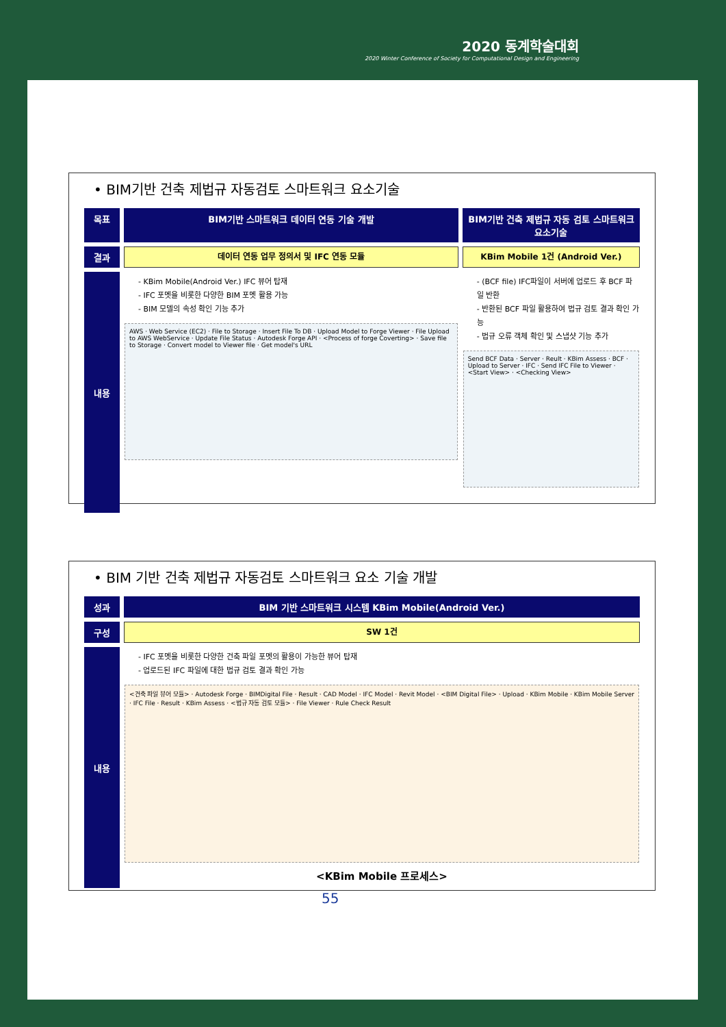2020 동계학술대회
2020 Winter Conference of Society for Computational Design and Engineering
• BIM기반 건축 제법규 자동검토 스마트워크 요소기술
| 목표 | BIM기반 스마트워크 데이터 연동 기술 개발 | BIM기반 건축 제법규 자동 검토 스마트워크 요소기술 |
| 결과 | 데이터 연동 업무 정의서 및 IFC 연동 모듈 | KBim Mobile 1건 (Android Ver.) |
| 내용 | - KBim Mobile(Android Ver.) IFC 뷰어 탑재 - IFC 포멧을 비롯한 다양한 BIM 포멧 활용 가능 - BIM 모델의 속성 확인 기능 추가 AWS · Web Service (EC2) · File to Storage · Insert File To DB · Upload Model to Forge Viewer · File Upload to AWS WebService · Update File Status · Autodesk Forge API · <Process of forge Coverting> · Save file to Storage · Convert model to Viewer file · Get model's URL | - (BCF file) IFC파일이 서버에 업로드 후 BCF 파일 반환 - 반환된 BCF 파일 활용하여 법규 검토 결과 확인 가능 - 법규 오류 객체 확인 및 스냅샷 기능 추가 Send BCF Data · Server · Reult · KBim Assess · BCF · Upload to Server · IFC · Send IFC File to Viewer · <Start View> · <Checking View> |
• BIM 기반 건축 제법규 자동검토 스마트워크 요소 기술 개발
| 성과 | BIM 기반 스마트워크 시스템 KBim Mobile(Android Ver.) |
| 구성 | SW 1건 |
| 내용 | - IFC 포멧을 비롯한 다양한 건축 파일 포멧의 활용이 가능한 뷰어 탑재 - 업로드된 IFC 파일에 대한 법규 검토 결과 확인 가능 <건축 파일 뷰어 모듈> · Autodesk Forge · BIMDigital File · Result · CAD Model · IFC Model · Revit Model · <BIM Digital File> · Upload · KBim Mobile · KBim Mobile Server · IFC File · Result · KBim Assess · <법규 자동 검토 모듈> · File Viewer · Rule Check Result <KBim Mobile 프로세스> |
55